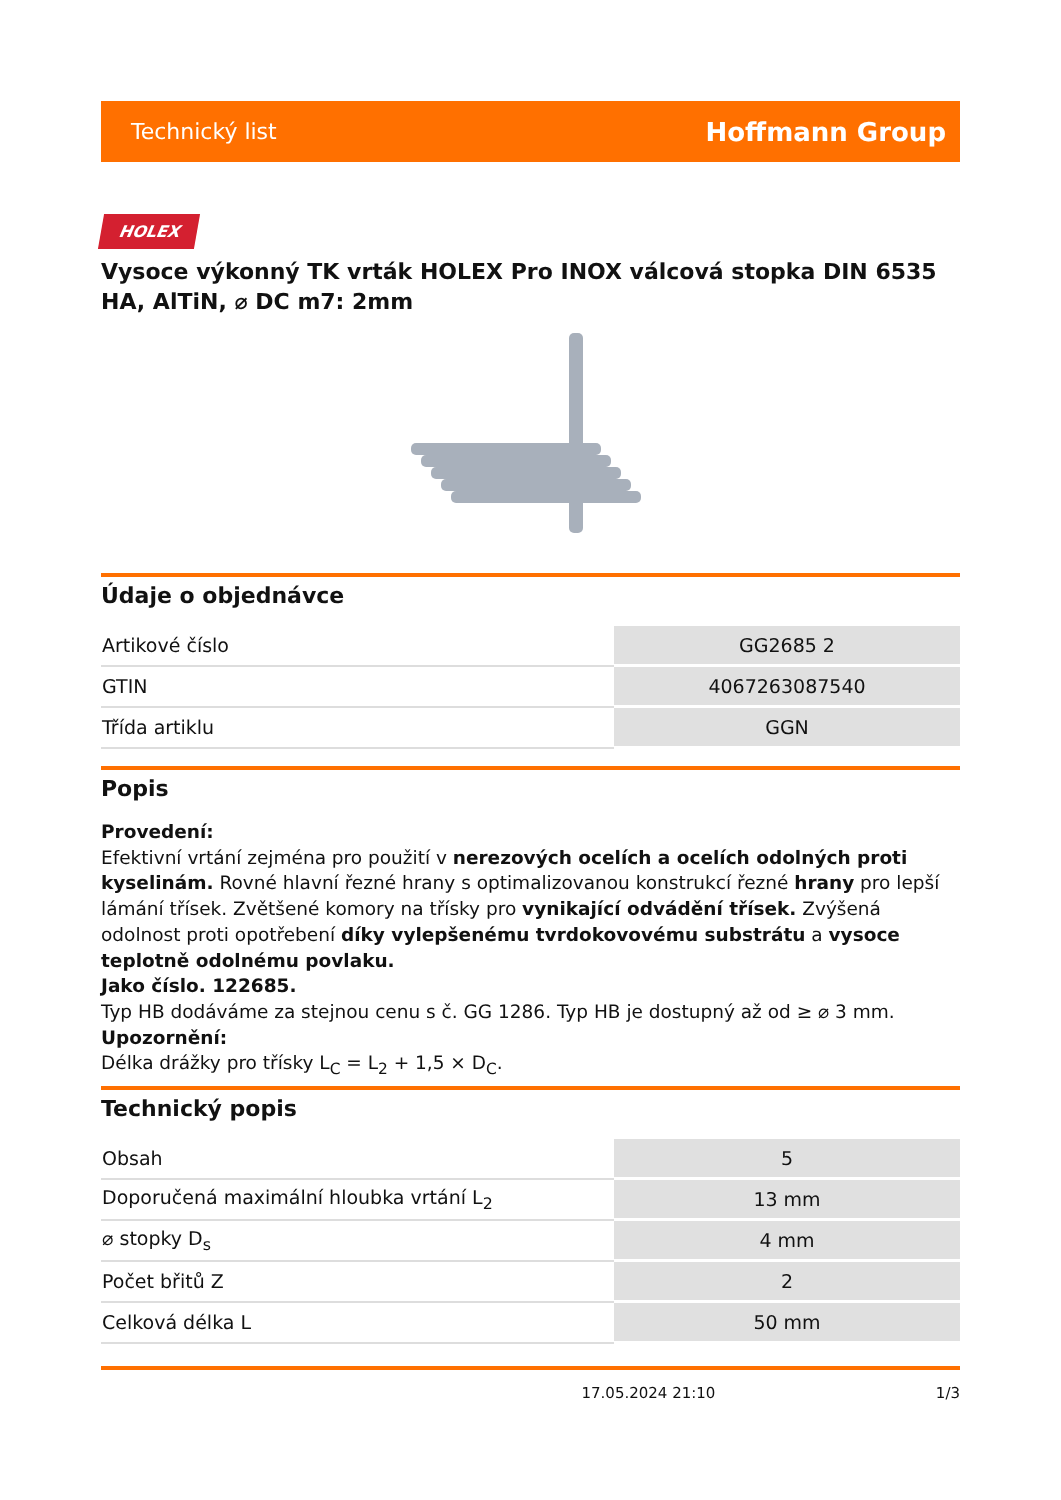Technický list Hoffmann Group
HOLEX
Vysoce výkonný TK vrták HOLEX Pro INOX válcová stopka DIN 6535 HA, AlTiN, ⌀ DC m7: 2mm
Údaje o objednávce
| Artikové číslo | GG2685 2 |
| GTIN | 4067263087540 |
| Třída artiklu | GGN |
Popis
Provedení:
Efektivní vrtání zejména pro použití v nerezových ocelích a ocelích odolných proti kyselinám. Rovné hlavní řezné hrany s optimalizovanou konstrukcí řezné hrany pro lepší lámání třísek. Zvětšené komory na třísky pro vynikající odvádění třísek. Zvýšená odolnost proti opotřebení díky vylepšenému tvrdokovovému substrátu a vysoce teplotně odolnému povlaku.
Jako číslo. 122685.
Typ HB dodáváme za stejnou cenu s č. GG 1286. Typ HB je dostupný až od ≥ ⌀ 3 mm.
Upozornění:
Délka drážky pro třísky L<sub>C</sub> = L<sub>2</sub> + 1,5 × D<sub>C</sub>.
Technický popis
| Obsah | 5 |
| Doporučená maximální hloubka vrtání L<sub>2</sub> | 13 mm |
| ⌀ stopky D<sub>s</sub> | 4 mm |
| Počet břitů Z | 2 |
| Celková délka L | 50 mm |
17.05.2024 21:10 1/3